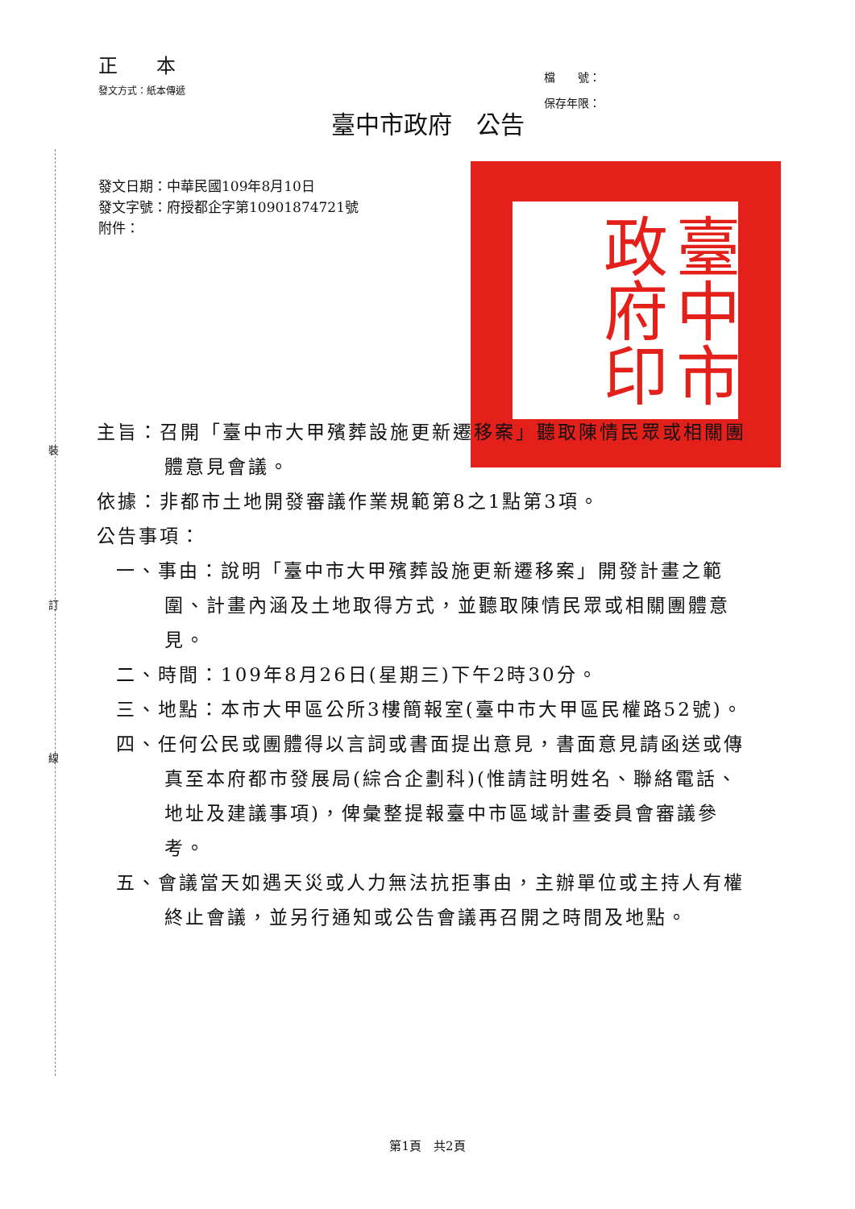裝
訂
線
正 本
發文方式：紙本傳遞
檔　　號：
保存年限：
臺中市政府　公告
發文日期：中華民國109年8月10日
發文字號：府授都企字第10901874721號
附件：
臺中市政府印
主旨：召開「臺中市大甲殯葬設施更新遷移案」聽取陳情民眾或相關團體意見會議。
依據：非都市土地開發審議作業規範第8之1點第3項。
公告事項：
一、事由：說明「臺中市大甲殯葬設施更新遷移案」開發計畫之範圍、計畫內涵及土地取得方式，並聽取陳情民眾或相關團體意見。
二、時間：109年8月26日(星期三)下午2時30分。
三、地點：本市大甲區公所3樓簡報室(臺中市大甲區民權路52號)。
四、任何公民或團體得以言詞或書面提出意見，書面意見請函送或傳真至本府都市發展局(綜合企劃科)(惟請註明姓名、聯絡電話、地址及建議事項)，俾彙整提報臺中市區域計畫委員會審議參考。
五、會議當天如遇天災或人力無法抗拒事由，主辦單位或主持人有權終止會議，並另行通知或公告會議再召開之時間及地點。
第1頁　共2頁